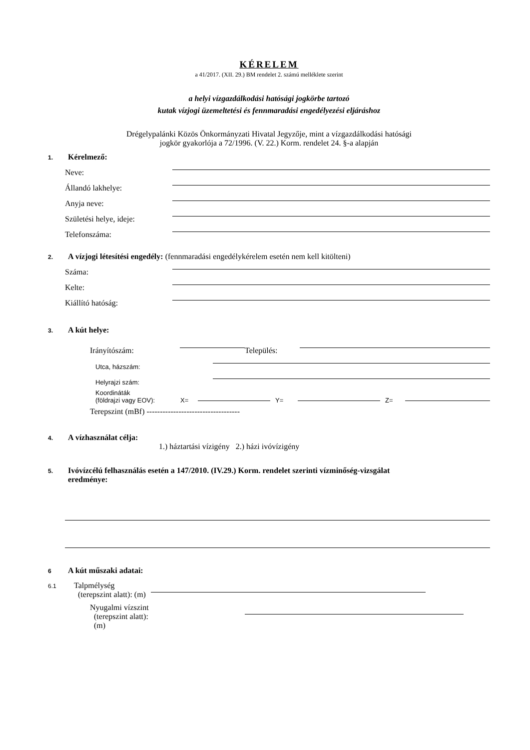KÉRELEM
a 41/2017. (XII. 29.) BM rendelet 2. számú melléklete szerint
a helyi vízgazdálkodási hatósági jogkörbe tartozó
kutak vízjogi üzemeltetési és fennmaradási engedélyezési eljáráshoz
Drégelypalánki Közös Önkormányzati Hivatal Jegyzője, mint a vízgazdálkodási hatósági
jogkör gyakorlója a 72/1996. (V. 22.) Korm. rendelet 24. §-a alapján
1. Kérelmező:
Neve:
Állandó lakhelye:
Anyja neve:
Születési helye, ideje:
Telefonszáma:
2. A vízjogi létesítési engedély: (fennmaradási engedélykérelem esetén nem kell kitölteni)
Száma:
Kelte:
Kiállító hatóság:
3. A kút helye:
Irányítószám: Település:
Utca, házszám:
Helyrajzi szám:
Koordináták
(földrajzi vagy EOV): X= Y= Z=
Terepszint (mBf) -----------------------------------
4. A vízhasználat célja:
1.) háztartási vízigény 2.) házi ivóvízigény
5. Ivóvízcélú felhasználás esetén a 147/2010. (IV.29.) Korm. rendelet szerinti vízminőség-vizsgálat
eredménye:
6 A kút műszaki adatai:
6.1 Talpmélység
(terepszint alatt): (m)
Nyugalmi vízszint
(terepszint alatt):
(m)